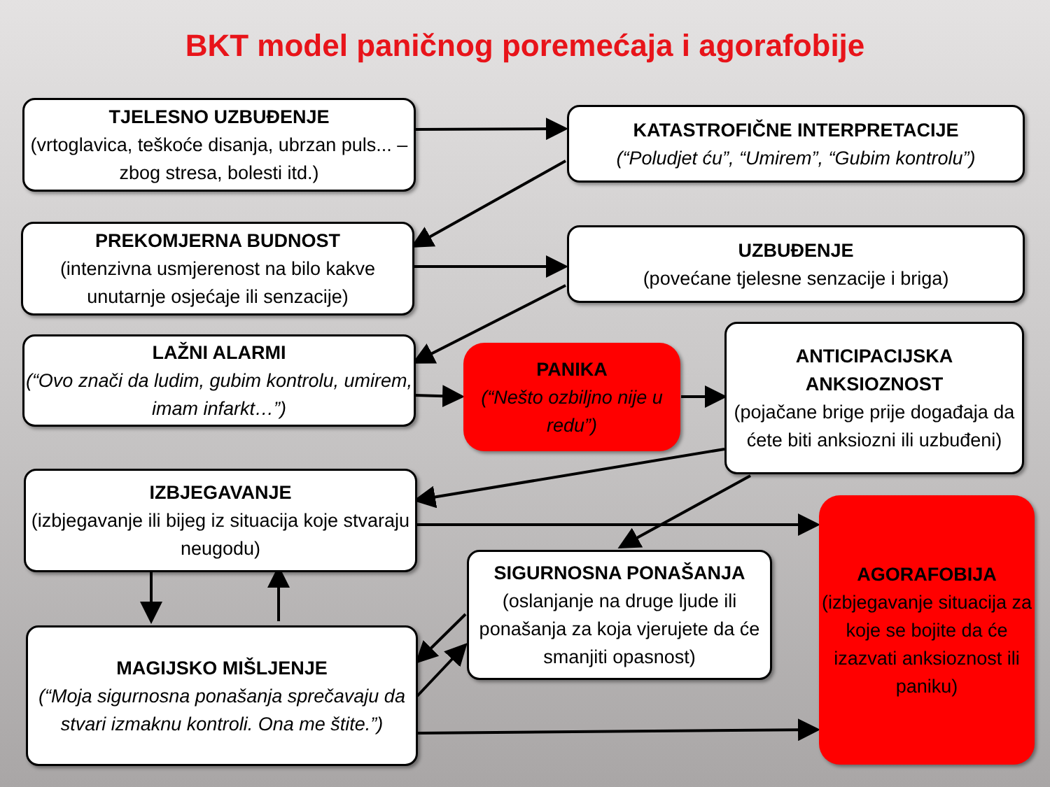BKT model paničnog poremećaja i agorafobije
TJELESNO UZBUĐENJE
(vrtoglavica, teškoće disanja, ubrzan puls... – zbog stresa, bolesti itd.)
KATASTROFIČNE INTERPRETACIJE
(“Poludjet ću”, “Umirem”, “Gubim kontrolu”)
PREKOMJERNA BUDNOST
(intenzivna usmjerenost na bilo kakve unutarnje osjećaje ili senzacije)
UZBUĐENJE
(povećane tjelesne senzacije i briga)
LAŽNI ALARMI
(“Ovo znači da ludim, gubim kontrolu, umirem, imam infarkt…”)
PANIKA
(“Nešto ozbiljno nije u redu”)
ANTICIPACIJSKA ANKSIOZNOST
(pojačane brige prije događaja da ćete biti anksiozni ili uzbuđeni)
IZBJEGAVANJE
(izbjegavanje ili bijeg iz situacija koje stvaraju neugodu)
AGORAFOBIJA
(izbjegavanje situacija za koje se bojite da će izazvati anksioznost ili paniku)
SIGURNOSNA PONAŠANJA
(oslanjanje na druge ljude ili ponašanja za koja vjerujete da će smanjiti opasnost)
MAGIJSKO MIŠLJENJE
(“Moja sigurnosna ponašanja sprečavaju da stvari izmaknu kontroli. Ona me štite.”)